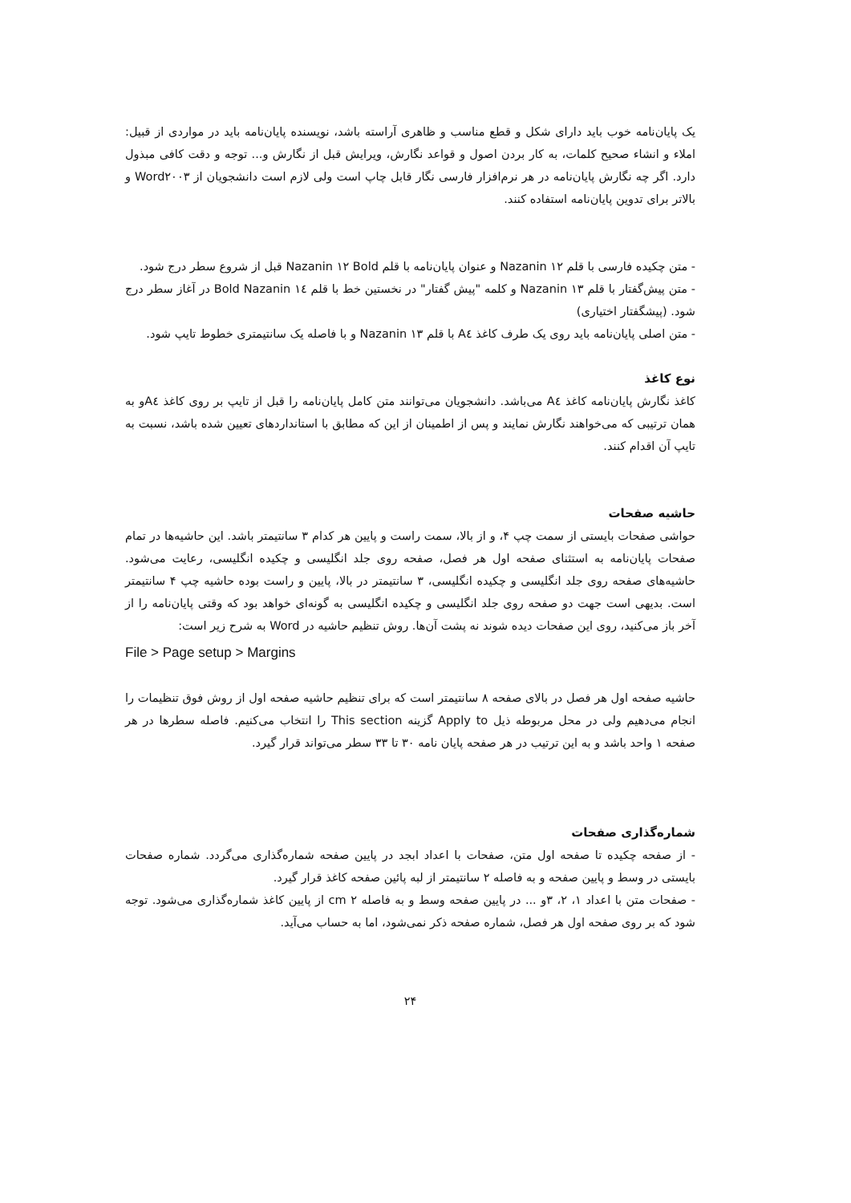یک پایان‌نامه خوب باید دارای شکل و قطع مناسب و ظاهری آراسته باشد، نویسنده پایان‌نامه باید در مواردی از قبیل: املاء و انشاء صحیح کلمات، به کار بردن اصول و قواعد نگارش، ویرایش قبل از نگارش و... توجه و دقت کافی مبذول دارد. اگر چه نگارش پایان‌نامه در هر نرم‌افزار فارسی نگار قابل چاپ است ولی لازم است دانشجویان از Word۲۰۰۳ و بالاتر برای تدوین پایان‌نامه استفاده کنند.
- متن چکیده فارسی با قلم Nazanin ۱۲ و عنوان پایان‌نامه با قلم Nazanin ۱۲ Bold قبل از شروع سطر درج شود.
- متن پیش‌گفتار با قلم Nazanin ۱۳ و کلمه "پیش گفتار" در نخستین خط با قلم Nazanin ۱٤ Bold در آغاز سطر درج شود. (پیشگفتار اختیاری)
- متن اصلی پایان‌نامه باید روی یک طرف کاغذ A٤ با قلم Nazanin ۱۳ و با فاصله یک سانتیمتری خطوط تایپ شود.
نوع کاغذ
کاغذ نگارش پایان‌نامه کاغذ A٤ می‌باشد. دانشجویان می‌توانند متن کامل پایان‌نامه را قبل از تایپ بر روی کاغذ A٤و به همان ترتیبی که می‌خواهند نگارش نمایند و پس از اطمینان از این که مطابق با استانداردهای تعیین شده باشد، نسبت به تایپ آن اقدام کنند.
حاشیه صفحات
حواشی صفحات بایستی از سمت چپ ۴، و از بالا، سمت راست و پایین هر کدام ۳ سانتیمتر باشد. این حاشیه‌ها در تمام صفحات پایان‌نامه به استثنای صفحه اول هر فصل، صفحه روی جلد انگلیسی و چکیده انگلیسی، رعایت می‌شود. حاشیه‌های صفحه روی جلد انگلیسی و چکیده انگلیسی، ۳ سانتیمتر در بالا، پایین و راست بوده حاشیه چپ ۴ سانتیمتر است. بدیهی است جهت دو صفحه روی جلد انگلیسی و چکیده انگلیسی به گونه‌ای خواهد بود که وقتی پایان‌نامه را از آخر باز می‌کنید، روی این صفحات دیده شوند نه پشت آن‌ها. روش تنظیم حاشیه در Word به شرح زیر است:
File > Page setup > Margins
حاشیه صفحه اول هر فصل در بالای صفحه ۸ سانتیمتر است که برای تنظیم حاشیه صفحه اول از روش فوق تنظیمات را انجام می‌دهیم ولی در محل مربوطه ذیل Apply to گزینه This section را انتخاب می‌کنیم. فاصله سطرها در هر صفحه ۱ واحد باشد و به این ترتیب در هر صفحه پایان نامه ۳۰ تا ۳۳ سطر می‌تواند قرار گیرد.
شماره‌گذاری صفحات
- از صفحه چکیده تا صفحه اول متن، صفحات با اعداد ابجد در پایین صفحه شماره‌گذاری می‌گردد. شماره صفحات بایستی در وسط و پایین صفحه و به فاصله ۲ سانتیمتر از لبه پائین صفحه کاغذ قرار گیرد.
- صفحات متن با اعداد ۱، ۲، ۳و ... در پایین صفحه وسط و به فاصله ۲ cm از پایین کاغذ شماره‌گذاری می‌شود. توجه شود که بر روی صفحه اول هر فصل، شماره صفحه ذکر نمی‌شود، اما به حساب می‌آید.
۲۴